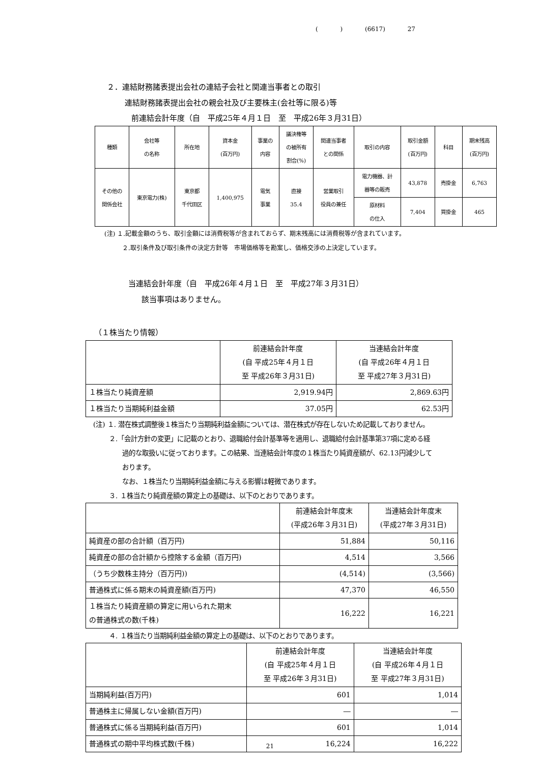( ) (6617) 27
２．連結財務諸表提出会社の連結子会社と関連当事者との取引
連結財務諸表提出会社の親会社及び主要株主(会社等に限る)等
前連結会計年度（自　平成25年４月１日　至　平成26年３月31日）
| 種類 | 会社等 の名称 | 所在地 | 資本金 (百万円) | 事業の 内容 | 議決権等 の被所有 割合(%) | 関連当事者 との関係 | 取引の内容 | 取引金額 (百万円) | 科目 | 期末残高 (百万円) |
| --- | --- | --- | --- | --- | --- | --- | --- | --- | --- | --- |
| その他の 関係会社 | 東京電力(株) | 東京都 千代田区 | 1,400,975 | 電気 事業 | 直接 35.4 | 営業取引 役員の兼任 | 電力機器、計 器等の販売 | 43,878 | 売掛金 | 6,763 |
| | | | | | | | 原材料 の仕入 | 7,404 | 買掛金 | 465 |
(注) １.記載金額のうち、取引金額には消費税等が含まれておらず、期末残高には消費税等が含まれています。
２.取引条件及び取引条件の決定方針等　市場価格等を勘案し、価格交渉の上決定しています。
当連結会計年度（自　平成26年４月１日　至　平成27年３月31日）
該当事項はありません。
（１株当たり情報）
| | 前連結会計年度 (自 平成25年４月１日 至 平成26年３月31日) | 当連結会計年度 (自 平成26年４月１日 至 平成27年３月31日) |
| --- | --- | --- |
| １株当たり純資産額 | 2,919.94円 | 2,869.63円 |
| １株当たり当期純利益金額 | 37.05円 | 62.53円 |
(注) １. 潜在株式調整後１株当たり当期純利益金額については、潜在株式が存在しないため記載しておりません。
２.「会計方針の変更」に記載のとおり、退職給付会計基準等を適用し、退職給付会計基準第37項に定める経
過的な取扱いに従っております。この結果、当連結会計年度の１株当たり純資産額が、62.13円減少して
おります。
なお、１株当たり当期純利益金額に与える影響は軽微であります。
３. １株当たり純資産額の算定上の基礎は、以下のとおりであります。
| | 前連結会計年度末 (平成26年３月31日) | 当連結会計年度末 (平成27年３月31日) |
| --- | --- | --- |
| 純資産の部の合計額（百万円) | 51,884 | 50,116 |
| 純資産の部の合計額から控除する金額（百万円) | 4,514 | 3,566 |
| （うち少数株主持分（百万円)) | (4,514) | (3,566) |
| 普通株式に係る期末の純資産額(百万円) | 47,370 | 46,550 |
| １株当たり純資産額の算定に用いられた期末 の普通株式の数(千株) | 16,222 | 16,221 |
４. １株当たり当期純利益金額の算定上の基礎は、以下のとおりであります。
| | 前連結会計年度 (自 平成25年４月１日 至 平成26年３月31日) | 当連結会計年度 (自 平成26年４月１日 至 平成27年３月31日) |
| --- | --- | --- |
| 当期純利益(百万円) | 601 | 1,014 |
| 普通株主に帰属しない金額(百万円) | ― | ― |
| 普通株式に係る当期純利益(百万円) | 601 | 1,014 |
| 普通株式の期中平均株式数(千株) | 16,224 | 16,222 |
21